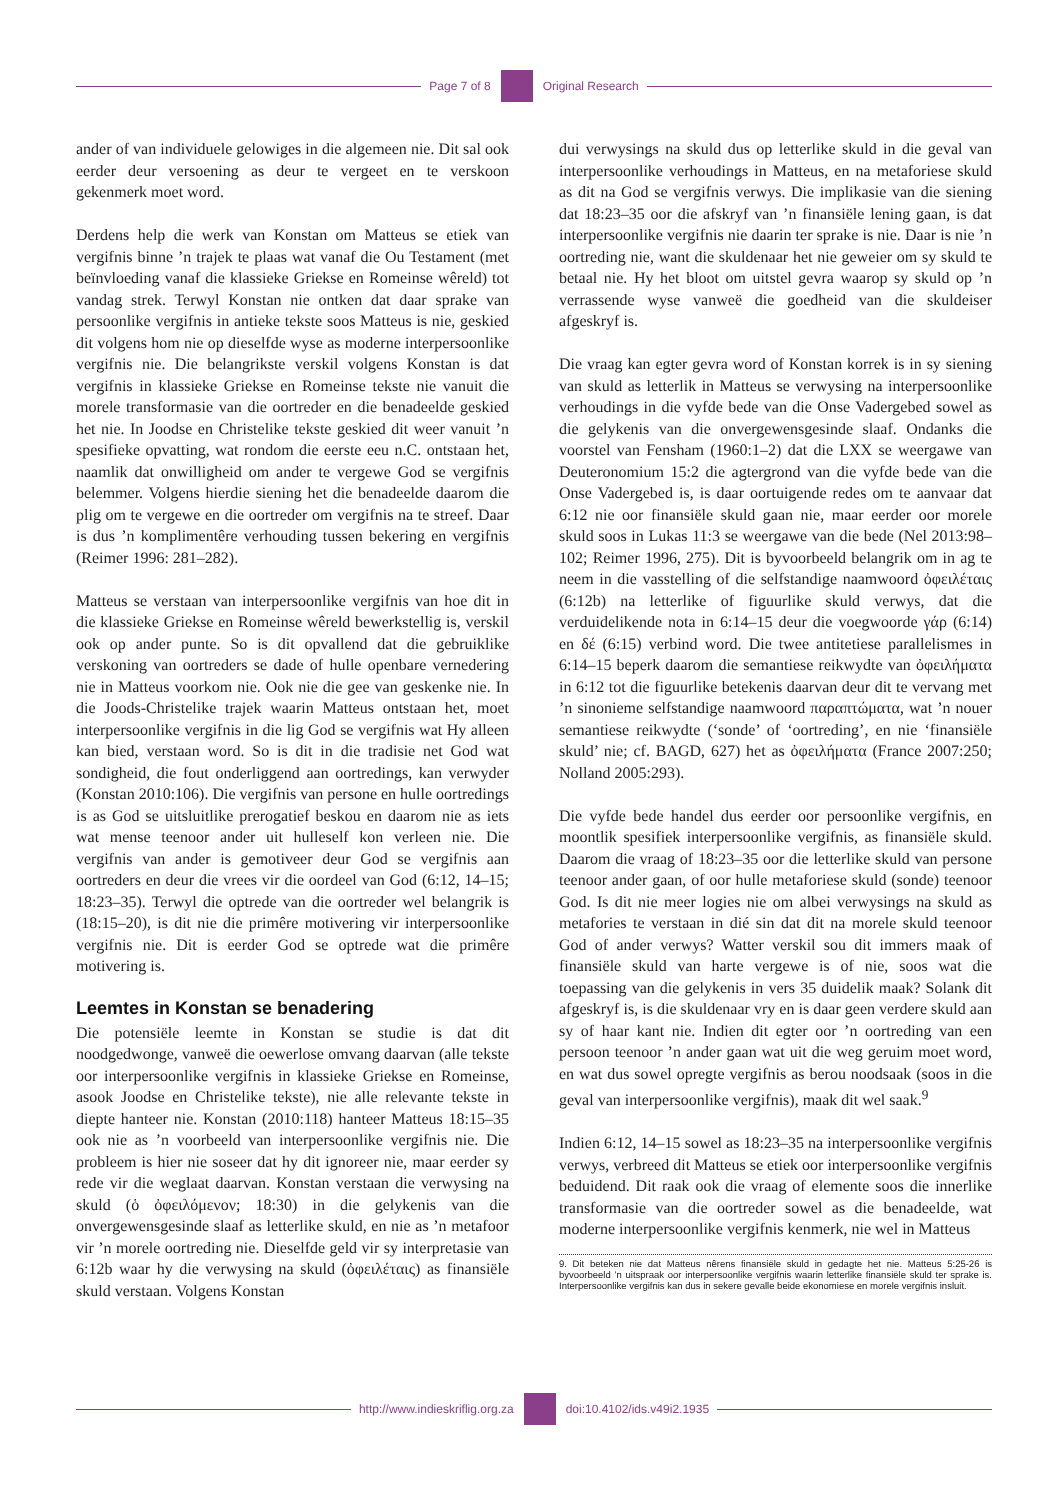Page 7 of 8 Original Research
ander of van individuele gelowiges in die algemeen nie. Dit sal ook eerder deur versoening as deur te vergeet en te verskoon gekenmerk moet word.
Derdens help die werk van Konstan om Matteus se etiek van vergifnis binne ’n trajek te plaas wat vanaf die Ou Testament (met beïnvloeding vanaf die klassieke Griekse en Romeinse wêreld) tot vandag strek. Terwyl Konstan nie ontken dat daar sprake van persoonlike vergifnis in antieke tekste soos Matteus is nie, geskied dit volgens hom nie op dieselfde wyse as moderne interpersoonlike vergifnis nie. Die belangrikste verskil volgens Konstan is dat vergifnis in klassieke Griekse en Romeinse tekste nie vanuit die morele transformasie van die oortreder en die benadeelde geskied het nie. In Joodse en Christelike tekste geskied dit weer vanuit ’n spesifieke opvatting, wat rondom die eerste eeu n.C. ontstaan het, naamlik dat onwilligheid om ander te vergewe God se vergifnis belemmer. Volgens hierdie siening het die benadeelde daarom die plig om te vergewe en die oortreder om vergifnis na te streef. Daar is dus ’n komplimentêre verhouding tussen bekering en vergifnis (Reimer 1996: 281–282).
Matteus se verstaan van interpersoonlike vergifnis van hoe dit in die klassieke Griekse en Romeinse wêreld bewerkstellig is, verskil ook op ander punte. So is dit opvallend dat die gebruiklike verskoning van oortreders se dade of hulle openbare vernedering nie in Matteus voorkom nie. Ook nie die gee van geskenke nie. In die Joods-Christelike trajek waarin Matteus ontstaan het, moet interpersoonlike vergifnis in die lig God se vergifnis wat Hy alleen kan bied, verstaan word. So is dit in die tradisie net God wat sondigheid, die fout onderliggend aan oortredings, kan verwyder (Konstan 2010:106). Die vergifnis van persone en hulle oortredings is as God se uitsluitlike prerogatief beskou en daarom nie as iets wat mense teenoor ander uit hulleself kon verleen nie. Die vergifnis van ander is gemotiveer deur God se vergifnis aan oortreders en deur die vrees vir die oordeel van God (6:12, 14–15; 18:23–35). Terwyl die optrede van die oortreder wel belangrik is (18:15–20), is dit nie die primêre motivering vir interpersoonlike vergifnis nie. Dit is eerder God se optrede wat die primêre motivering is.
Leemtes in Konstan se benadering
Die potensiële leemte in Konstan se studie is dat dit noodgedwonge, vanweë die oewerlose omvang daarvan (alle tekste oor interpersoonlike vergifnis in klassieke Griekse en Romeinse, asook Joodse en Christelike tekste), nie alle relevante tekste in diepte hanteer nie. Konstan (2010:118) hanteer Matteus 18:15–35 ook nie as ’n voorbeeld van interpersoonlike vergifnis nie. Die probleem is hier nie soseer dat hy dit ignoreer nie, maar eerder sy rede vir die weglaat daarvan. Konstan verstaan die verwysing na skuld (ὁ ὀφειλόμενον; 18:30) in die gelykenis van die onvergewensgesinde slaaf as letterlike skuld, en nie as ’n metafoor vir ’n morele oortreding nie. Dieselfde geld vir sy interpretasie van 6:12b waar hy die verwysing na skuld (ὀφειλέταις) as finansiële skuld verstaan. Volgens Konstan
dui verwysings na skuld dus op letterlike skuld in die geval van interpersoonlike verhoudings in Matteus, en na metaforiese skuld as dit na God se vergifnis verwys. Die implikasie van die siening dat 18:23–35 oor die afskryf van ’n finansiële lening gaan, is dat interpersoonlike vergifnis nie daarin ter sprake is nie. Daar is nie ’n oortreding nie, want die skuldenaar het nie geweier om sy skuld te betaal nie. Hy het bloot om uitstel gevra waarop sy skuld op ’n verrassende wyse vanweë die goedheid van die skuldeiser afgeskryf is.
Die vraag kan egter gevra word of Konstan korrek is in sy siening van skuld as letterlik in Matteus se verwysing na interpersoonlike verhoudings in die vyfde bede van die Onse Vadergebed sowel as die gelykenis van die onvergewensgesinde slaaf. Ondanks die voorstel van Fensham (1960:1–2) dat die LXX se weergawe van Deuteronomium 15:2 die agtergrond van die vyfde bede van die Onse Vadergebed is, is daar oortuigende redes om te aanvaar dat 6:12 nie oor finansiële skuld gaan nie, maar eerder oor morele skuld soos in Lukas 11:3 se weergawe van die bede (Nel 2013:98–102; Reimer 1996, 275). Dit is byvoorbeeld belangrik om in ag te neem in die vasstelling of die selfstandige naamwoord ὀφειλέταις (6:12b) na letterlike of figuurlike skuld verwys, dat die verduidelikende nota in 6:14–15 deur die voegwoorde γάρ (6:14) en δέ (6:15) verbind word. Die twee antitetiese parallelismes in 6:14–15 beperk daarom die semantiese reikwydte van ὀφειλήματα in 6:12 tot die figuurlike betekenis daarvan deur dit te vervang met ’n sinonieme selfstandige naamwoord παραπτώματα, wat ’n nouer semantiese reikwydte (‘sonde’ of ‘oortreding’, en nie ‘finansiële skuld’ nie; cf. BAGD, 627) het as ὀφειλήματα (France 2007:250; Nolland 2005:293).
Die vyfde bede handel dus eerder oor persoonlike vergifnis, en moontlik spesifiek interpersoonlike vergifnis, as finansiële skuld. Daarom die vraag of 18:23–35 oor die letterlike skuld van persone teenoor ander gaan, of oor hulle metaforiese skuld (sonde) teenoor God. Is dit nie meer logies nie om albei verwysings na skuld as metafories te verstaan in dié sin dat dit na morele skuld teenoor God of ander verwys? Watter verskil sou dit immers maak of finansiële skuld van harte vergewe is of nie, soos wat die toepassing van die gelykenis in vers 35 duidelik maak? Solank dit afgeskryf is, is die skuldenaar vry en is daar geen verdere skuld aan sy of haar kant nie. Indien dit egter oor ’n oortreding van een persoon teenoor ’n ander gaan wat uit die weg geruim moet word, en wat dus sowel opregte vergifnis as berou noodsaak (soos in die geval van interpersoonlike vergifnis), maak dit wel saak.<sup>9</sup>
Indien 6:12, 14–15 sowel as 18:23–35 na interpersoonlike vergifnis verwys, verbreed dit Matteus se etiek oor interpersoonlike vergifnis beduidend. Dit raak ook die vraag of elemente soos die innerlike transformasie van die oortreder sowel as die benadeelde, wat moderne interpersoonlike vergifnis kenmerk, nie wel in Matteus
9. Dit beteken nie dat Matteus nêrens finansiële skuld in gedagte het nie. Matteus 5:25-26 is byvoorbeeld ’n uitspraak oor interpersoonlike vergifnis waarin letterlike finansiële skuld ter sprake is. Interpersoonlike vergifnis kan dus in sekere gevalle beide ekonomiese en morele vergifnis insluit.
http://www.indieskriflig.org.za
doi:10.4102/ids.v49i2.1935